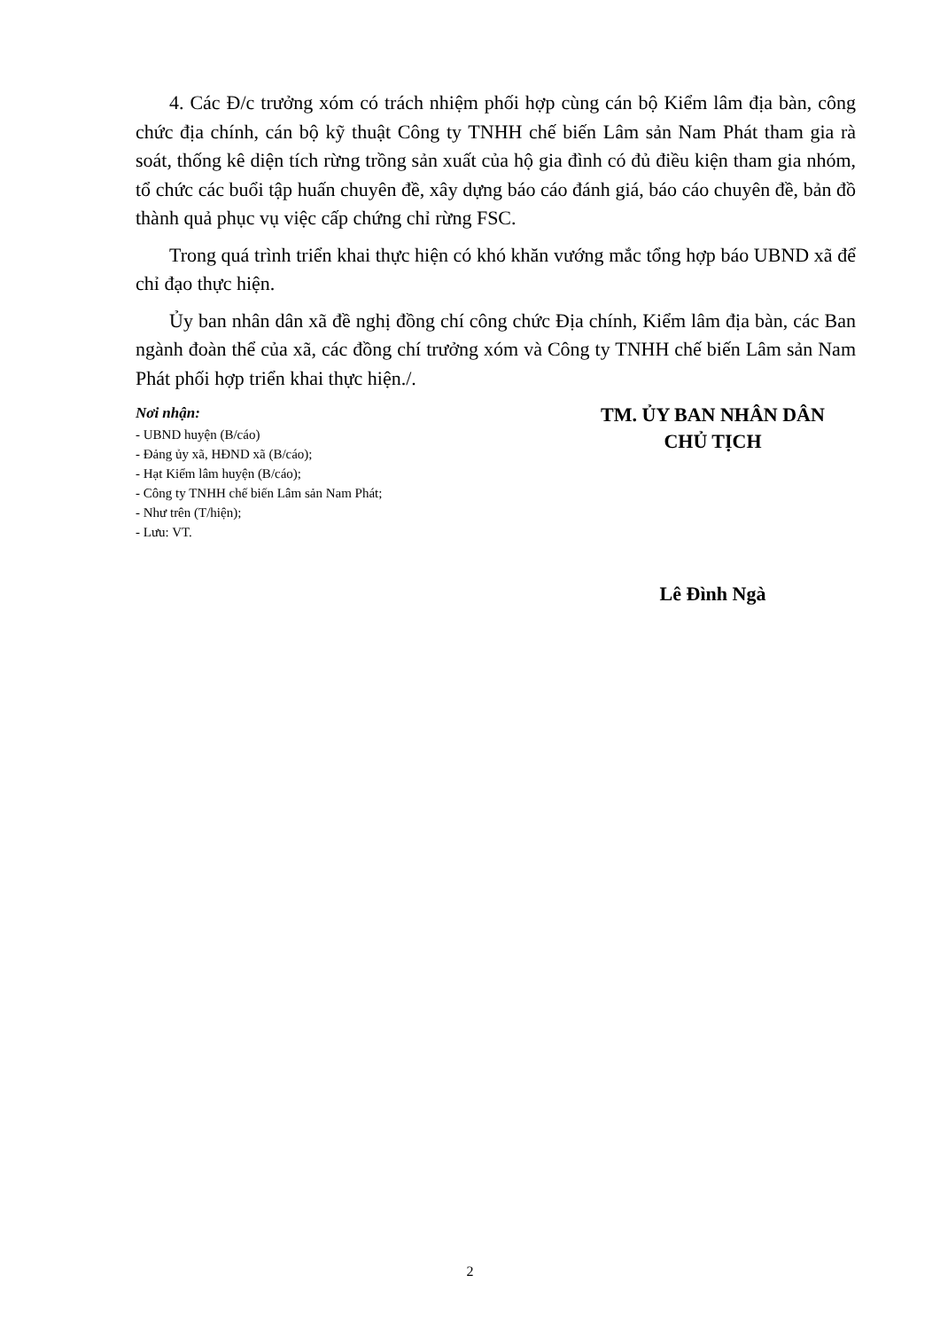4. Các Đ/c trưởng xóm có trách nhiệm phối hợp cùng cán bộ Kiểm lâm địa bàn, công chức địa chính, cán bộ kỹ thuật Công ty TNHH chế biến Lâm sản Nam Phát tham gia rà soát, thống kê diện tích rừng trồng sản xuất của hộ gia đình có đủ điều kiện tham gia nhóm, tổ chức các buổi tập huấn chuyên đề, xây dựng báo cáo đánh giá, báo cáo chuyên đề, bản đồ thành quả phục vụ việc cấp chứng chỉ rừng FSC.
Trong quá trình triển khai thực hiện có khó khăn vướng mắc tổng hợp báo UBND xã để chỉ đạo thực hiện.
Ủy ban nhân dân xã đề nghị đồng chí công chức Địa chính, Kiểm lâm địa bàn, các Ban ngành đoàn thể của xã, các đồng chí trưởng xóm và Công ty TNHH chế biến Lâm sản Nam Phát phối hợp triển khai thực hiện./.
Nơi nhận:
- UBND huyện (B/cáo)
- Đảng ủy xã, HĐND xã (B/cáo);
- Hạt Kiểm lâm huyện (B/cáo);
- Công ty TNHH chế biến Lâm sản Nam Phát;
- Như trên (T/hiện);
- Lưu: VT.
TM. ỦY BAN NHÂN DÂN
CHỦ TỊCH
Lê Đình Ngà
2